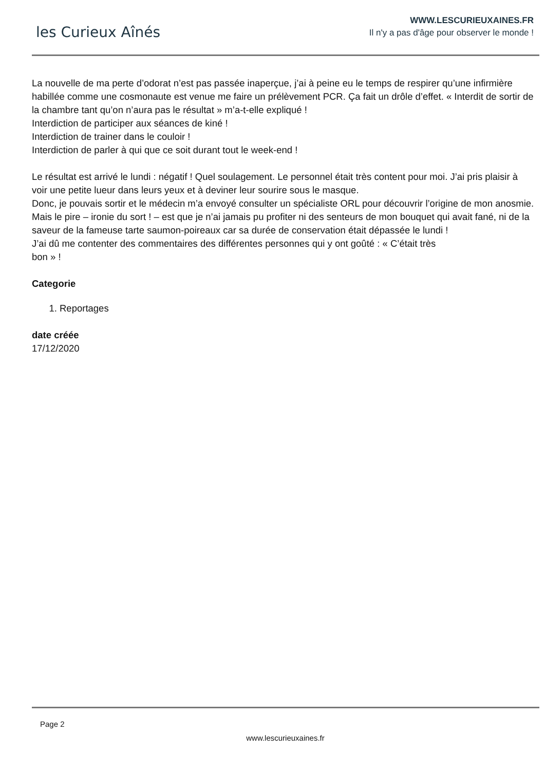les Curieux Aînés
WWW.LESCURIEUXAINES.FR
Il n'y a pas d'âge pour observer le monde !
La nouvelle de ma perte d’odorat n’est pas passée inaperçue, j’ai à peine eu le temps de respirer qu’une infirmière habillée comme une cosmonaute est venue me faire un prélèvement PCR. Ça fait un drôle d’effet. « Interdit de sortir de la chambre tant qu’on n’aura pas le résultat » m’a-t-elle expliqué !
Interdiction de participer aux séances de kiné !
Interdiction de trainer dans le couloir !
Interdiction de parler à qui que ce soit durant tout le week-end !
Le résultat est arrivé le lundi : négatif ! Quel soulagement. Le personnel était très content pour moi. J’ai pris plaisir à voir une petite lueur dans leurs yeux et à deviner leur sourire sous le masque.
Donc, je pouvais sortir et le médecin m’a envoyé consulter un spécialiste ORL pour découvrir l’origine de mon anosmie.
Mais le pire – ironie du sort ! – est que je n’ai jamais pu profiter ni des senteurs de mon bouquet qui avait fané, ni de la saveur de la fameuse tarte saumon-poireaux car sa durée de conservation était dépassée le lundi !
J’ai dû me contenter des commentaires des différentes personnes qui y ont goûté : « C’était très
bon » !
Categorie
1. Reportages
date créée
17/12/2020
Page 2
www.lescurieuxaines.fr